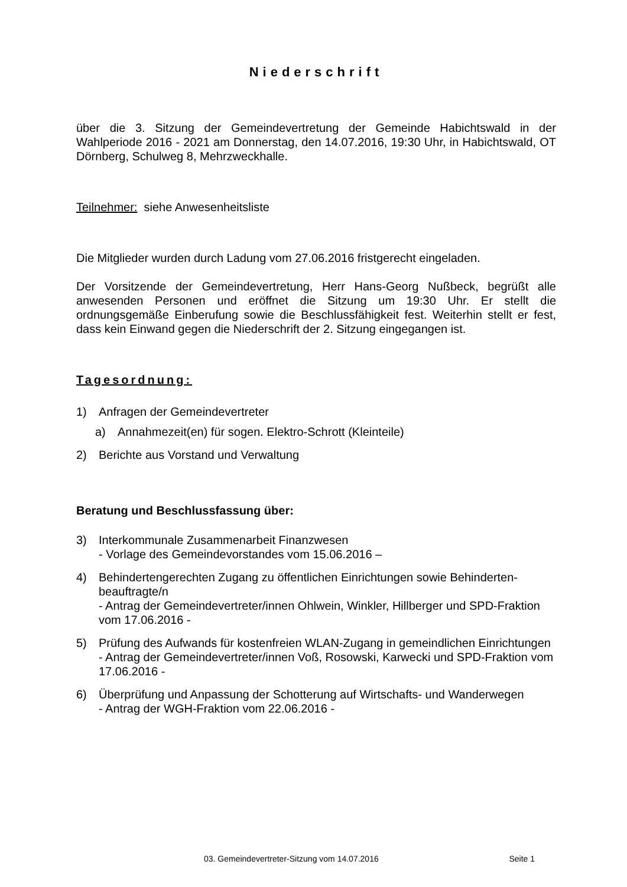Niederschrift
über die 3. Sitzung der Gemeindevertretung der Gemeinde Habichtswald in der Wahlperiode 2016 - 2021 am Donnerstag, den 14.07.2016, 19:30 Uhr, in Habichtswald, OT Dörnberg, Schulweg 8, Mehrzweckhalle.
Teilnehmer: siehe Anwesenheitsliste
Die Mitglieder wurden durch Ladung vom 27.06.2016 fristgerecht eingeladen.
Der Vorsitzende der Gemeindevertretung, Herr Hans-Georg Nußbeck, begrüßt alle anwesenden Personen und eröffnet die Sitzung um 19:30 Uhr. Er stellt die ordnungsgemäße Einberufung sowie die Beschlussfähigkeit fest. Weiterhin stellt er fest, dass kein Einwand gegen die Niederschrift der 2. Sitzung eingegangen ist.
Tagesordnung:
1) Anfragen der Gemeindevertreter
a) Annahmezeit(en) für sogen. Elektro-Schrott (Kleinteile)
2) Berichte aus Vorstand und Verwaltung
Beratung und Beschlussfassung über:
3) Interkommunale Zusammenarbeit Finanzwesen
- Vorlage des Gemeindevorstandes vom 15.06.2016 –
4) Behindertengerechten Zugang zu öffentlichen Einrichtungen sowie Behinderten-beauftragte/n
- Antrag der Gemeindevertreter/innen Ohlwein, Winkler, Hillberger und SPD-Fraktion vom 17.06.2016 -
5) Prüfung des Aufwands für kostenfreien WLAN-Zugang in gemeindlichen Einrichtungen
- Antrag der Gemeindevertreter/innen Voß, Rosowski, Karwecki und SPD-Fraktion vom 17.06.2016 -
6) Überprüfung und Anpassung der Schotterung auf Wirtschafts- und Wanderwegen
- Antrag der WGH-Fraktion vom 22.06.2016 -
03. Gemeindevertreter-Sitzung vom 14.07.2016 Seite 1